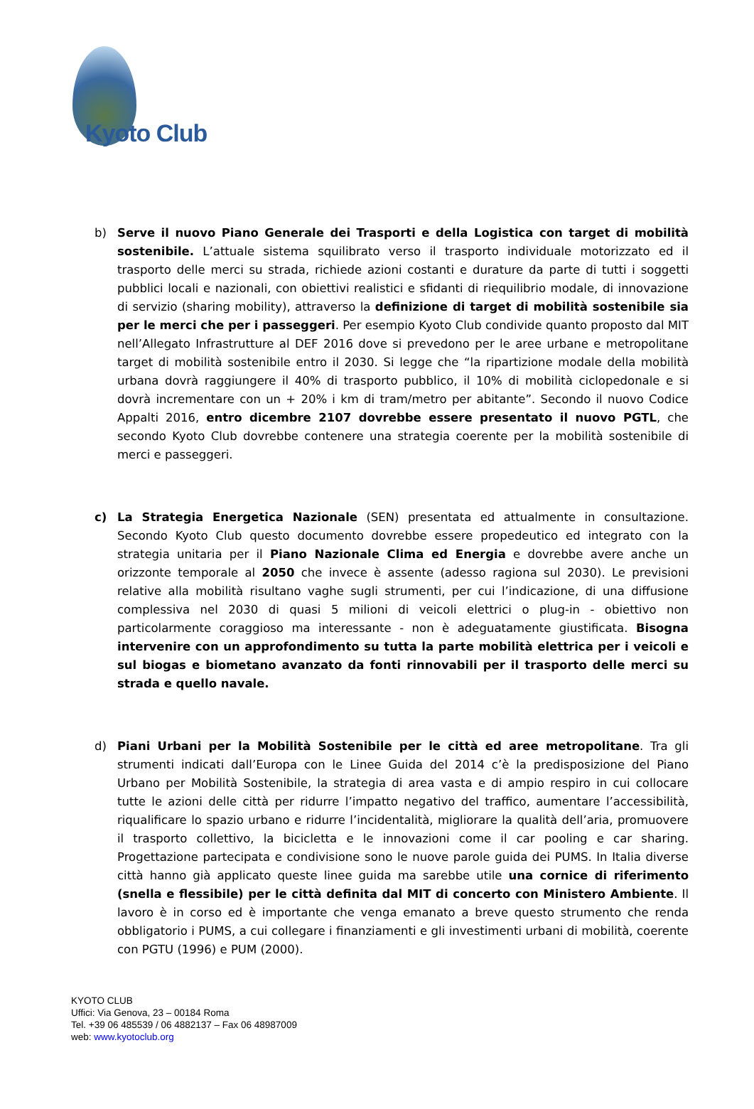Kyoto Club
b) Serve il nuovo Piano Generale dei Trasporti e della Logistica con target di mobilità sostenibile. L’attuale sistema squilibrato verso il trasporto individuale motorizzato ed il trasporto delle merci su strada, richiede azioni costanti e durature da parte di tutti i soggetti pubblici locali e nazionali, con obiettivi realistici e sfidanti di riequilibrio modale, di innovazione di servizio (sharing mobility), attraverso la definizione di target di mobilità sostenibile sia per le merci che per i passeggeri. Per esempio Kyoto Club condivide quanto proposto dal MIT nell’Allegato Infrastrutture al DEF 2016 dove si prevedono per le aree urbane e metropolitane target di mobilità sostenibile entro il 2030. Si legge che “la ripartizione modale della mobilità urbana dovrà raggiungere il 40% di trasporto pubblico, il 10% di mobilità ciclopedonale e si dovrà incrementare con un + 20% i km di tram/metro per abitante”. Secondo il nuovo Codice Appalti 2016, entro dicembre 2107 dovrebbe essere presentato il nuovo PGTL, che secondo Kyoto Club dovrebbe contenere una strategia coerente per la mobilità sostenibile di merci e passeggeri.
c) La Strategia Energetica Nazionale (SEN) presentata ed attualmente in consultazione. Secondo Kyoto Club questo documento dovrebbe essere propedeutico ed integrato con la strategia unitaria per il Piano Nazionale Clima ed Energia e dovrebbe avere anche un orizzonte temporale al 2050 che invece è assente (adesso ragiona sul 2030). Le previsioni relative alla mobilità risultano vaghe sugli strumenti, per cui l’indicazione, di una diffusione complessiva nel 2030 di quasi 5 milioni di veicoli elettrici o plug-in - obiettivo non particolarmente coraggioso ma interessante - non è adeguatamente giustificata. Bisogna intervenire con un approfondimento su tutta la parte mobilità elettrica per i veicoli e sul biogas e biometano avanzato da fonti rinnovabili per il trasporto delle merci su strada e quello navale.
d) Piani Urbani per la Mobilità Sostenibile per le città ed aree metropolitane. Tra gli strumenti indicati dall’Europa con le Linee Guida del 2014 c’è la predisposizione del Piano Urbano per Mobilità Sostenibile, la strategia di area vasta e di ampio respiro in cui collocare tutte le azioni delle città per ridurre l’impatto negativo del traffico, aumentare l’accessibilità, riqualificare lo spazio urbano e ridurre l’incidentalità, migliorare la qualità dell’aria, promuovere il trasporto collettivo, la bicicletta e le innovazioni come il car pooling e car sharing. Progettazione partecipata e condivisione sono le nuove parole guida dei PUMS. In Italia diverse città hanno già applicato queste linee guida ma sarebbe utile una cornice di riferimento (snella e flessibile) per le città definita dal MIT di concerto con Ministero Ambiente. Il lavoro è in corso ed è importante che venga emanato a breve questo strumento che renda obbligatorio i PUMS, a cui collegare i finanziamenti e gli investimenti urbani di mobilità, coerente con PGTU (1996) e PUM (2000).
KYOTO CLUB
Uffici: Via Genova, 23 – 00184 Roma
Tel. +39 06 485539 / 06 4882137 – Fax 06 48987009
web: www.kyotoclub.org